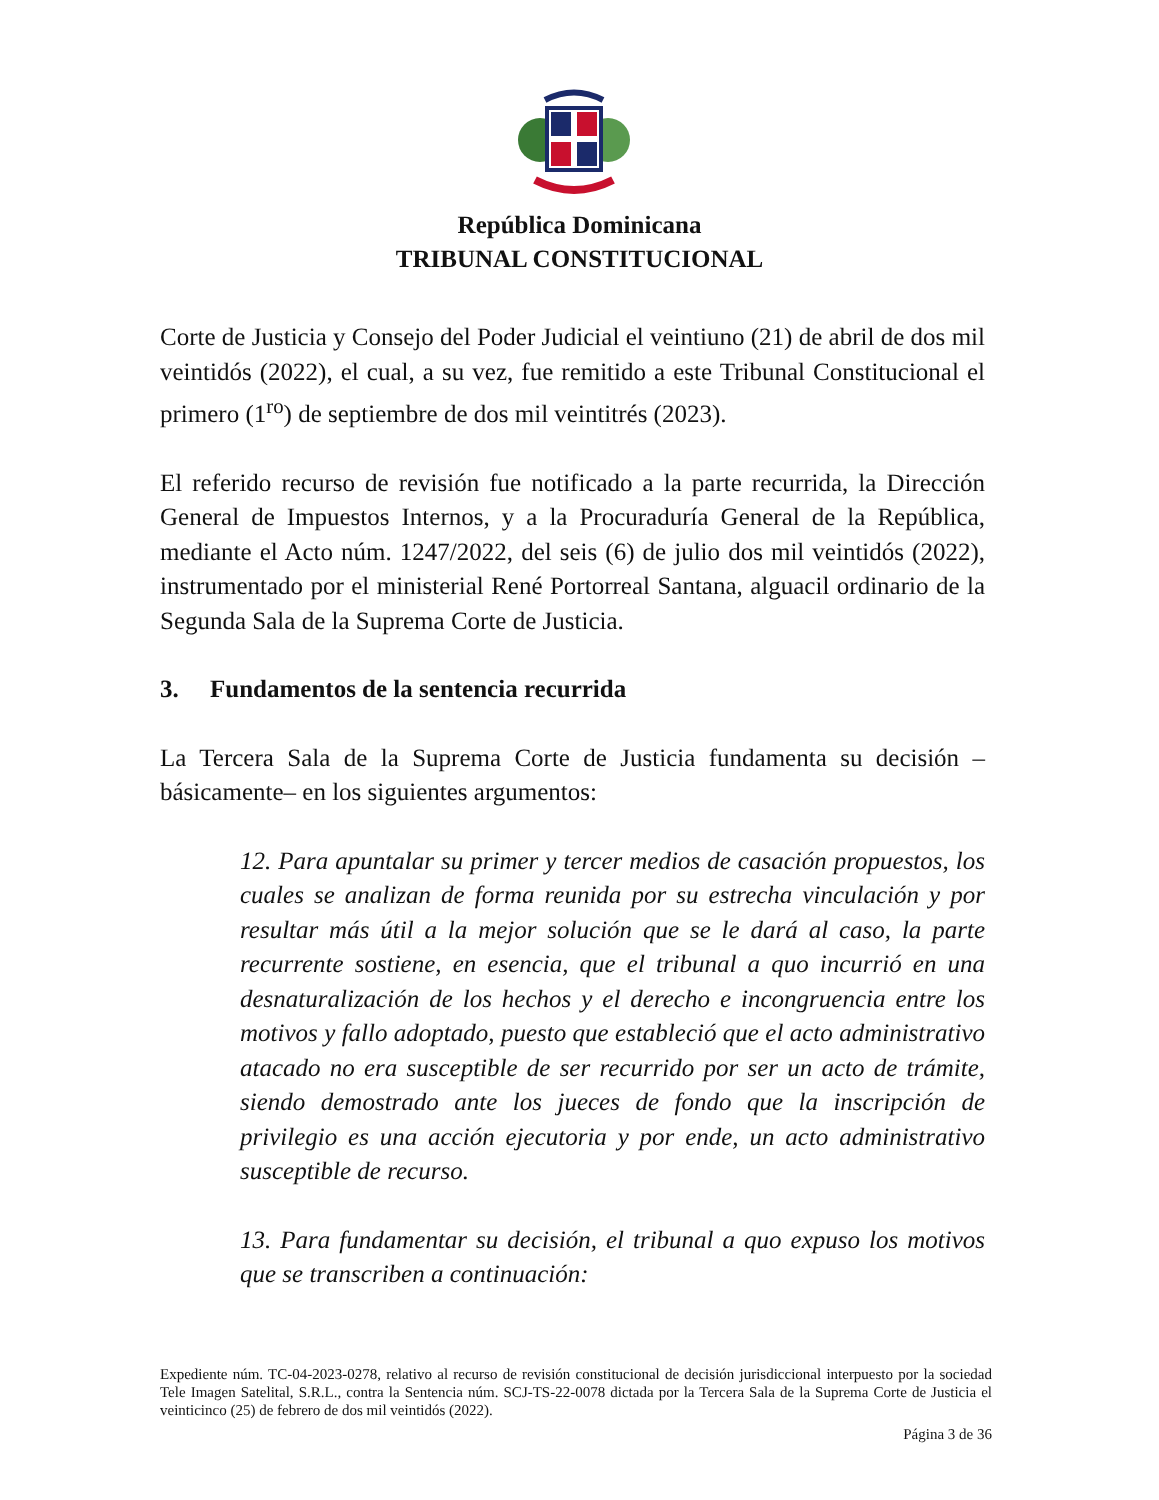República Dominicana
TRIBUNAL CONSTITUCIONAL
Corte de Justicia y Consejo del Poder Judicial el veintiuno (21) de abril de dos mil veintidós (2022), el cual, a su vez, fue remitido a este Tribunal Constitucional el primero (1<sup>ro</sup>) de septiembre de dos mil veintitrés (2023).
El referido recurso de revisión fue notificado a la parte recurrida, la Dirección General de Impuestos Internos, y a la Procuraduría General de la República, mediante el Acto núm. 1247/2022, del seis (6) de julio dos mil veintidós (2022), instrumentado por el ministerial René Portorreal Santana, alguacil ordinario de la Segunda Sala de la Suprema Corte de Justicia.
3. Fundamentos de la sentencia recurrida
La Tercera Sala de la Suprema Corte de Justicia fundamenta su decisión –básicamente– en los siguientes argumentos:
12. Para apuntalar su primer y tercer medios de casación propuestos, los cuales se analizan de forma reunida por su estrecha vinculación y por resultar más útil a la mejor solución que se le dará al caso, la parte recurrente sostiene, en esencia, que el tribunal a quo incurrió en una desnaturalización de los hechos y el derecho e incongruencia entre los motivos y fallo adoptado, puesto que estableció que el acto administrativo atacado no era susceptible de ser recurrido por ser un acto de trámite, siendo demostrado ante los jueces de fondo que la inscripción de privilegio es una acción ejecutoria y por ende, un acto administrativo susceptible de recurso.
13. Para fundamentar su decisión, el tribunal a quo expuso los motivos que se transcriben a continuación:
Expediente núm. TC-04-2023-0278, relativo al recurso de revisión constitucional de decisión jurisdiccional interpuesto por la sociedad Tele Imagen Satelital, S.R.L., contra la Sentencia núm. SCJ-TS-22-0078 dictada por la Tercera Sala de la Suprema Corte de Justicia el veinticinco (25) de febrero de dos mil veintidós (2022).
Página 3 de 36